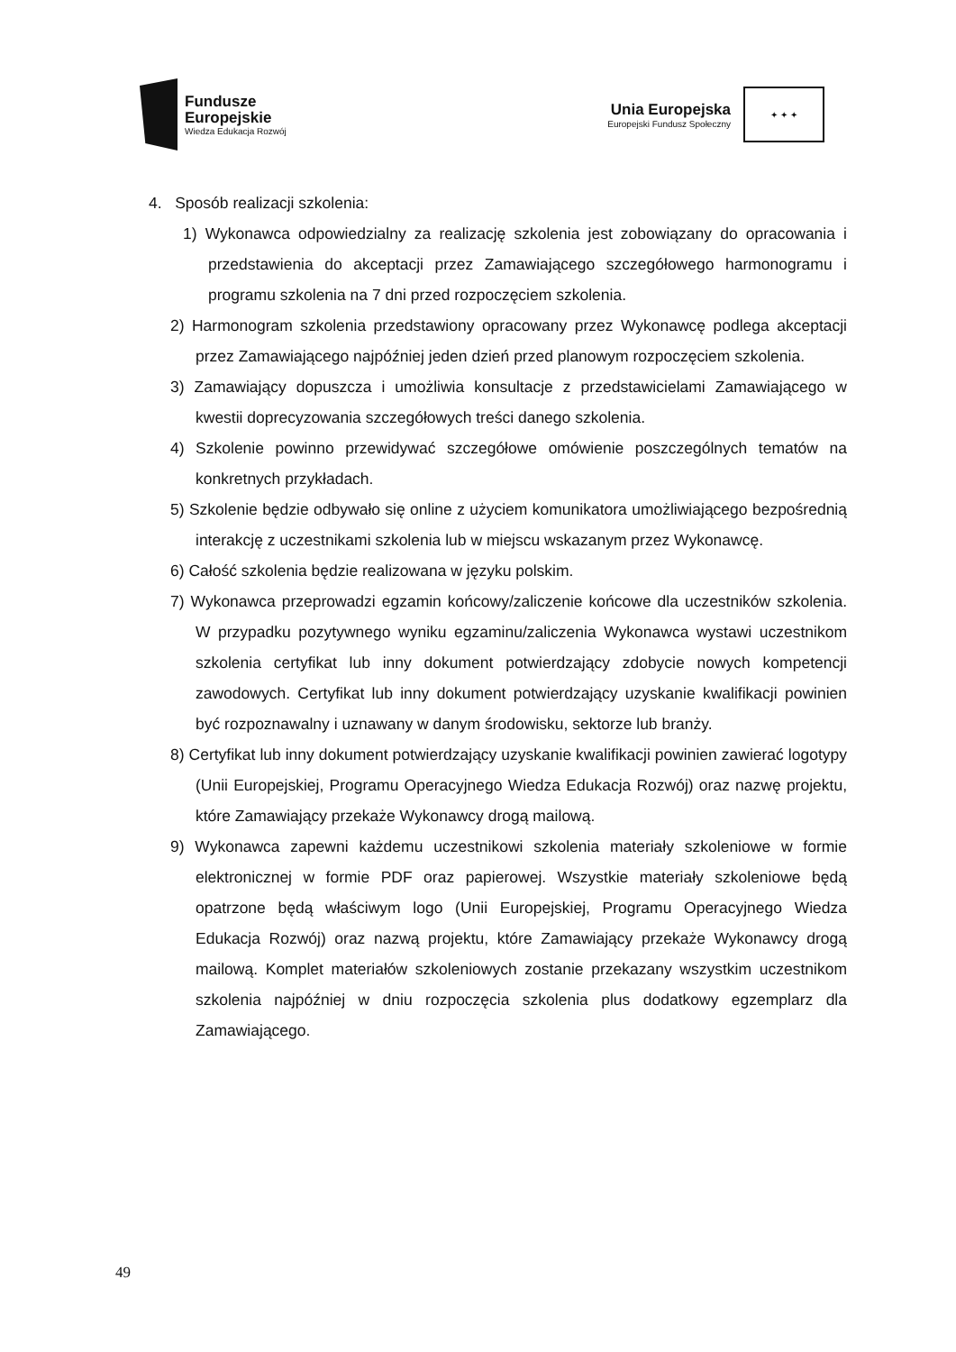Fundusze
Europejskie
Wiedza Edukacja Rozwój
Unia Europejska
Europejski Fundusz Społeczny
✦ ✦ ✦
4. Sposób realizacji szkolenia:
1) Wykonawca odpowiedzialny za realizację szkolenia jest zobowiązany do opracowania i przedstawienia do akceptacji przez Zamawiającego szczegółowego harmonogramu i programu szkolenia na 7 dni przed rozpoczęciem szkolenia.
2) Harmonogram szkolenia przedstawiony opracowany przez Wykonawcę podlega akceptacji przez Zamawiającego najpóźniej jeden dzień przed planowym rozpoczęciem szkolenia.
3) Zamawiający dopuszcza i umożliwia konsultacje z przedstawicielami Zamawiającego w kwestii doprecyzowania szczegółowych treści danego szkolenia.
4) Szkolenie powinno przewidywać szczegółowe omówienie poszczególnych tematów na konkretnych przykładach.
5) Szkolenie będzie odbywało się online z użyciem komunikatora umożliwiającego bezpośrednią interakcję z uczestnikami szkolenia lub w miejscu wskazanym przez Wykonawcę.
6) Całość szkolenia będzie realizowana w języku polskim.
7) Wykonawca przeprowadzi egzamin końcowy/zaliczenie końcowe dla uczestników szkolenia. W przypadku pozytywnego wyniku egzaminu/zaliczenia Wykonawca wystawi uczestnikom szkolenia certyfikat lub inny dokument potwierdzający zdobycie nowych kompetencji zawodowych. Certyfikat lub inny dokument potwierdzający uzyskanie kwalifikacji powinien być rozpoznawalny i uznawany w danym środowisku, sektorze lub branży.
8) Certyfikat lub inny dokument potwierdzający uzyskanie kwalifikacji powinien zawierać logotypy (Unii Europejskiej, Programu Operacyjnego Wiedza Edukacja Rozwój) oraz nazwę projektu, które Zamawiający przekaże Wykonawcy drogą mailową.
9) Wykonawca zapewni każdemu uczestnikowi szkolenia materiały szkoleniowe w formie elektronicznej w formie PDF oraz papierowej. Wszystkie materiały szkoleniowe będą opatrzone będą właściwym logo (Unii Europejskiej, Programu Operacyjnego Wiedza Edukacja Rozwój) oraz nazwą projektu, które Zamawiający przekaże Wykonawcy drogą mailową. Komplet materiałów szkoleniowych zostanie przekazany wszystkim uczestnikom szkolenia najpóźniej w dniu rozpoczęcia szkolenia plus dodatkowy egzemplarz dla Zamawiającego.
49